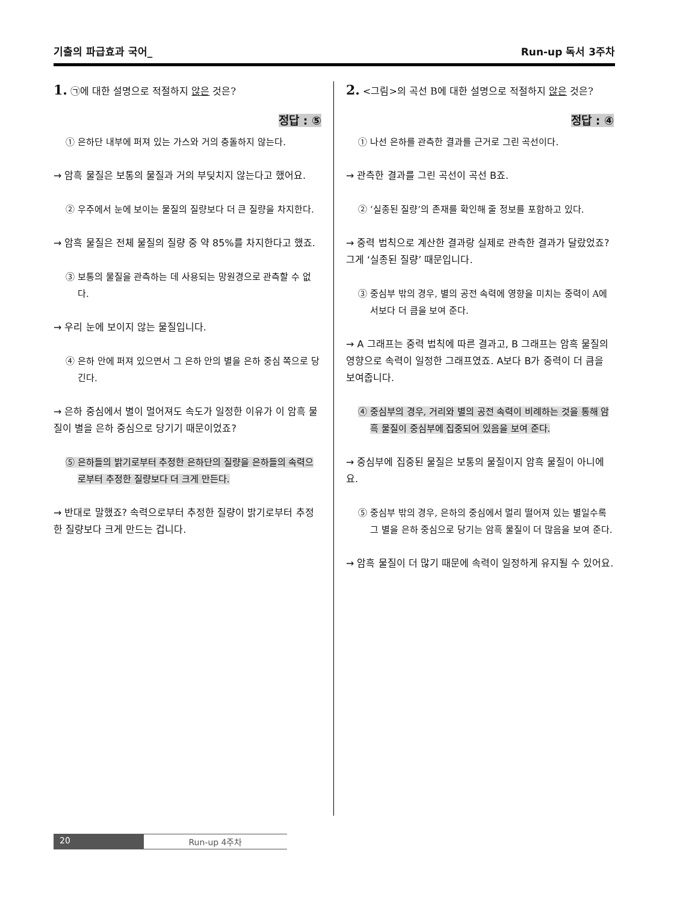기출의 파급효과 국어_ Run-up 독서 3주차
1. ㉠에 대한 설명으로 적절하지 않은 것은?
정답 : ⑤
① 은하단 내부에 퍼져 있는 가스와 거의 충돌하지 않는다.
→ 암흑 물질은 보통의 물질과 거의 부딪치지 않는다고 했어요.
② 우주에서 눈에 보이는 물질의 질량보다 더 큰 질량을 차지한다.
→ 암흑 물질은 전체 물질의 질량 중 약 85%를 차지한다고 했죠.
③ 보통의 물질을 관측하는 데 사용되는 망원경으로 관측할 수 없다.
→ 우리 눈에 보이지 않는 물질입니다.
④ 은하 안에 퍼져 있으면서 그 은하 안의 별을 은하 중심 쪽으로 당긴다.
→ 은하 중심에서 별이 멀어져도 속도가 일정한 이유가 이 암흑 물질이 별을 은하 중심으로 당기기 때문이었죠?
⑤ 은하들의 밝기로부터 추정한 은하단의 질량을 은하들의 속력으로부터 추정한 질량보다 더 크게 만든다.
→ 반대로 말했죠? 속력으로부터 추정한 질량이 밝기로부터 추정한 질량보다 크게 만드는 겁니다.
2. <그림>의 곡선 B에 대한 설명으로 적절하지 않은 것은?
정답 : ④
① 나선 은하를 관측한 결과를 근거로 그린 곡선이다.
→ 관측한 결과를 그린 곡선이 곡선 B죠.
② ‘실종된 질량’의 존재를 확인해 줄 정보를 포함하고 있다.
→ 중력 법칙으로 계산한 결과랑 실제로 관측한 결과가 달랐었죠? 그게 ‘실종된 질량’ 때문입니다.
③ 중심부 밖의 경우, 별의 공전 속력에 영향을 미치는 중력이 A에서보다 더 큼을 보여 준다.
→ A 그래프는 중력 법칙에 따른 결과고, B 그래프는 암흑 물질의 영향으로 속력이 일정한 그래프였죠. A보다 B가 중력이 더 큼을 보여줍니다.
④ 중심부의 경우, 거리와 별의 공전 속력이 비례하는 것을 통해 암흑 물질이 중심부에 집중되어 있음을 보여 준다.
→ 중심부에 집중된 물질은 보통의 물질이지 암흑 물질이 아니에요.
⑤ 중심부 밖의 경우, 은하의 중심에서 멀리 떨어져 있는 별일수록 그 별을 은하 중심으로 당기는 암흑 물질이 더 많음을 보여 준다.
→ 암흑 물질이 더 많기 때문에 속력이 일정하게 유지될 수 있어요.
20 Run-up 4주차